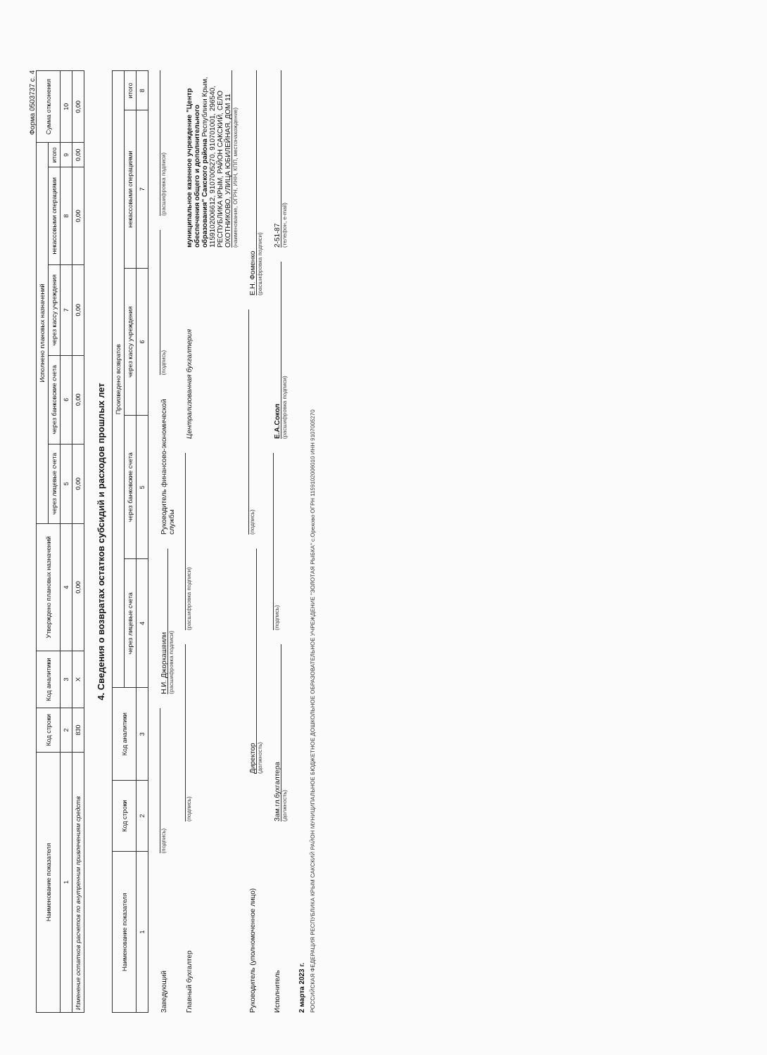Форма 0503737 с. 4
| Наименование показателя | Код строки | Код аналитики | Утверждено плановых назначений | Исполнено плановых назначений | | | | | Сумма отклонения |
| --- | --- | --- | --- | --- | --- | --- | --- | --- | --- |
| | | | | через лицевые счета | через банковские счета | через кассу учреждения | некассовыми операциями | итого | |
| 1 | 2 | 3 | 4 | 5 | 6 | 7 | 8 | 9 | 10 |
| Изменение остатков расчетов по внутренним привлечениям средств | 830 | X | 0,00 | 0,00 | 0,00 | 0,00 | 0,00 | 0,00 | 0,00 |
4. Сведения о возвратах остатков субсидий и расходов прошлых лет
| Наименование показателя | Код строки | Код аналитики | Произведено возвратов | | | | |
| --- | --- | --- | --- | --- | --- | --- | --- |
| | | | через лицевые счета | через банковские счета | через кассу учреждения | некассовыми операциями | итого |
| 1 | 2 | 3 | 4 | 5 | 6 | 7 | 8 |
Заведующий
(подпись)
Н.И. Джоркашвили
(расшифровка подписи)
Руководитель финансово-экономической службы
(подпись)
(расшифровка подписи)
Главный бухгалтер
(подпись)
(расшифровка подписи)
Централизованная бухгалтерия
муниципальное казенное учреждение "Центр обеспечения общего и дополнительного образования" Сакского района Республики Крым, 1159102006612, 9107005270, 910701001, 296540, РЕСПУБЛИКА КРЫМ, РАЙОН САКСКИЙ, СЕЛО ОХОТНИКОВО, УЛИЦА ЮБИЛЕЙНАЯ, ДОМ 11
(наименование, ОГРН, ИНН, КПП, местонахождение)
Руководитель (уполномоченное лицо)
Директор
(должность)
(подпись)
Е.Н. Фоменко
(расшифровка подписи)
Исполнитель
Зам.гл.бухгалтера
(должность)
(подпись)
Е.А.Сокол
(расшифровка подписи)
2-51-87
(телефон, e-mail)
2 марта 2023 г.
РОССИЙСКАЯ ФЕДЕРАЦИЯ РЕСПУБЛИКА КРЫМ САКСКИЙ РАЙОН МУНИЦИПАЛЬНОЕ БЮДЖЕТНОЕ ДОШКОЛЬНОЕ ОБРАЗОВАТЕЛЬНОЕ УЧРЕЖДЕНИЕ "ЗОЛОТАЯ РЫБКА" с.Орехово ОГРН 1159102006010 ИНН 9107005270